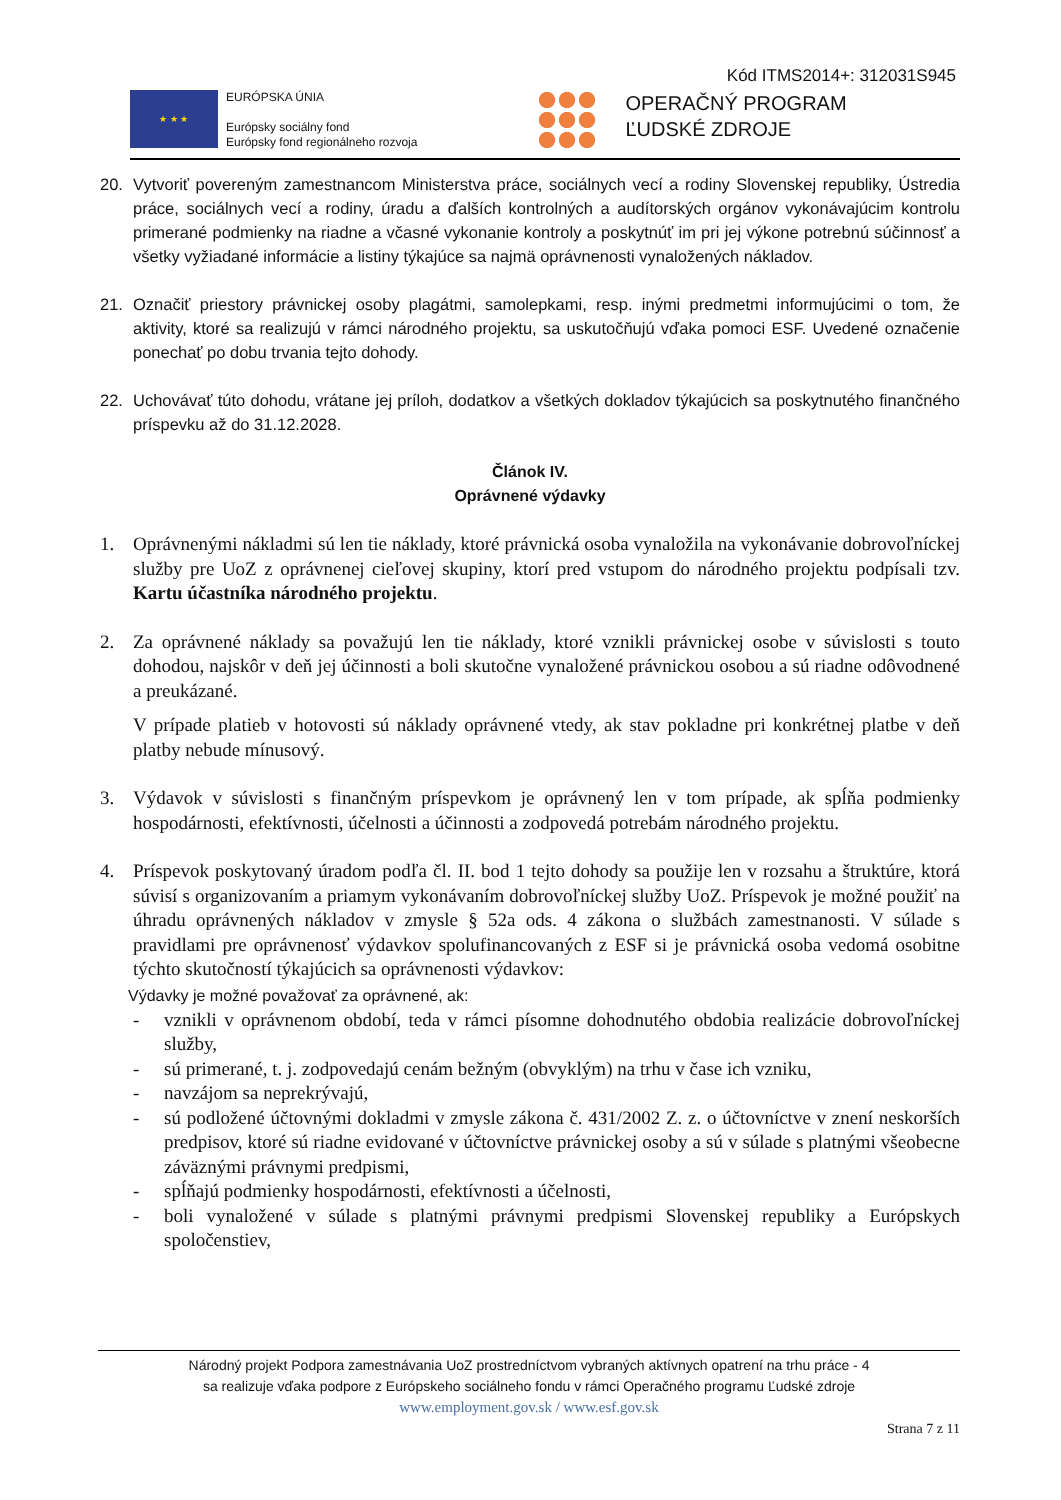Kód ITMS2014+: 312031S945
★ ★ ★
EURÓPSKA ÚNIA
Európsky sociálny fond
Európsky fond regionálneho rozvoja
OPERAČNÝ PROGRAM
ĽUDSKÉ ZDROJE
20. Vytvoriť povereným zamestnancom Ministerstva práce, sociálnych vecí a rodiny Slovenskej republiky, Ústredia práce, sociálnych vecí a rodiny, úradu a ďalších kontrolných a audítorských orgánov vykonávajúcim kontrolu primerané podmienky na riadne a včasné vykonanie kontroly a poskytnúť im pri jej výkone potrebnú súčinnosť a všetky vyžiadané informácie a listiny týkajúce sa najmä oprávnenosti vynaložených nákladov.
21. Označiť priestory právnickej osoby plagátmi, samolepkami, resp. inými predmetmi informujúcimi o tom, že aktivity, ktoré sa realizujú v rámci národného projektu, sa uskutočňujú vďaka pomoci ESF. Uvedené označenie ponechať po dobu trvania tejto dohody.
22. Uchovávať túto dohodu, vrátane jej príloh, dodatkov a všetkých dokladov týkajúcich sa poskytnutého finančného príspevku až do 31.12.2028.
Článok IV.
Oprávnené výdavky
1. Oprávnenými nákladmi sú len tie náklady, ktoré právnická osoba vynaložila na vykonávanie dobrovoľníckej služby pre UoZ z oprávnenej cieľovej skupiny, ktorí pred vstupom do národného projektu podpísali tzv. Kartu účastníka národného projektu.
2. Za oprávnené náklady sa považujú len tie náklady, ktoré vznikli právnickej osobe v súvislosti s touto dohodou, najskôr v deň jej účinnosti a boli skutočne vynaložené právnickou osobou a sú riadne odôvodnené a preukázané.
V prípade platieb v hotovosti sú náklady oprávnené vtedy, ak stav pokladne pri konkrétnej platbe v deň platby nebude mínusový.
3. Výdavok v súvislosti s finančným príspevkom je oprávnený len v tom prípade, ak spĺňa podmienky hospodárnosti, efektívnosti, účelnosti a účinnosti a zodpovedá potrebám národného projektu.
4. Príspevok poskytovaný úradom podľa čl. II. bod 1 tejto dohody sa použije len v rozsahu a štruktúre, ktorá súvisí s organizovaním a priamym vykonávaním dobrovoľníckej služby UoZ. Príspevok je možné použiť na úhradu oprávnených nákladov v zmysle § 52a ods. 4 zákona o službách zamestnanosti. V súlade s pravidlami pre oprávnenosť výdavkov spolufinancovaných z ESF si je právnická osoba vedomá osobitne týchto skutočností týkajúcich sa oprávnenosti výdavkov:
Výdavky je možné považovať za oprávnené, ak:
- vznikli v oprávnenom období, teda v rámci písomne dohodnutého obdobia realizácie dobrovoľníckej služby,
- sú primerané, t. j. zodpovedajú cenám bežným (obvyklým) na trhu v čase ich vzniku,
- navzájom sa neprekrývajú,
- sú podložené účtovnými dokladmi v zmysle zákona č. 431/2002 Z. z. o účtovníctve v znení neskorších predpisov, ktoré sú riadne evidované v účtovníctve právnickej osoby a sú v súlade s platnými všeobecne záväznými právnymi predpismi,
- spĺňajú podmienky hospodárnosti, efektívnosti a účelnosti,
- boli vynaložené v súlade s platnými právnymi predpismi Slovenskej republiky a Európskych spoločenstiev,
Národný projekt Podpora zamestnávania UoZ prostredníctvom vybraných aktívnych opatrení na trhu práce - 4
sa realizuje vďaka podpore z Európskeho sociálneho fondu v rámci Operačného programu Ľudské zdroje
www.employment.gov.sk / www.esf.gov.sk
Strana 7 z 11